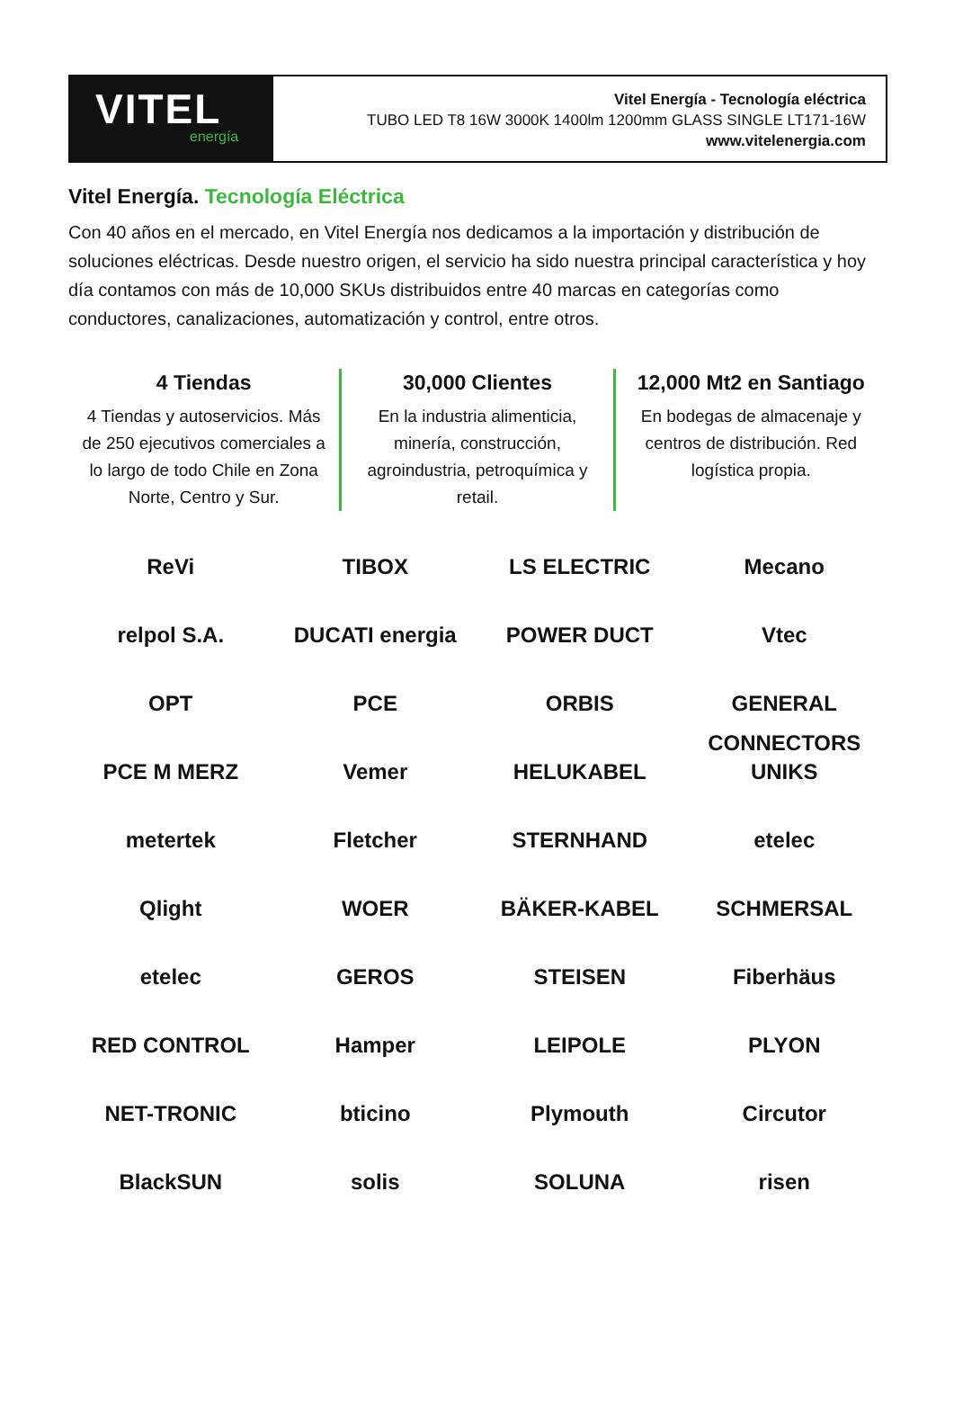VITEL
energía
Vitel Energía - Tecnología eléctrica
TUBO LED T8 16W 3000K 1400lm 1200mm GLASS SINGLE LT171-16W
www.vitelenergia.com
Vitel Energía. Tecnología Eléctrica
Con 40 años en el mercado, en Vitel Energía nos dedicamos a la importación y distribución de soluciones eléctricas. Desde nuestro origen, el servicio ha sido nuestra principal característica y hoy día contamos con más de 10,000 SKUs distribuidos entre 40 marcas en categorías como conductores, canalizaciones, automatización y control, entre otros.
4 Tiendas
4 Tiendas y autoservicios. Más de 250 ejecutivos comerciales a lo largo de todo Chile en Zona Norte, Centro y Sur.
30,000 Clientes
En la industria alimenticia, minería, construcción, agroindustria, petroquímica y retail.
12,000 Mt2 en Santiago
En bodegas de almacenaje y centros de distribución. Red logística propia.
ReVi
TIBOX
LS ELECTRIC
Mecano
relpol S.A.
DUCATI energia
POWER DUCT
Vtec
OPT
PCE
ORBIS
GENERAL CONNECTORS
PCE M MERZ
Vemer
HELUKABEL
UNIKS
metertek
Fletcher
STERNHAND
etelec
Qlight
WOER
BÄKER-KABEL
SCHMERSAL
etelec
GEROS
STEISEN
Fiberhäus
RED CONTROL
Hamper
LEIPOLE
PLYON
NET-TRONIC
bticino
Plymouth
Circutor
BlackSUN
solis
SOLUNA
risen